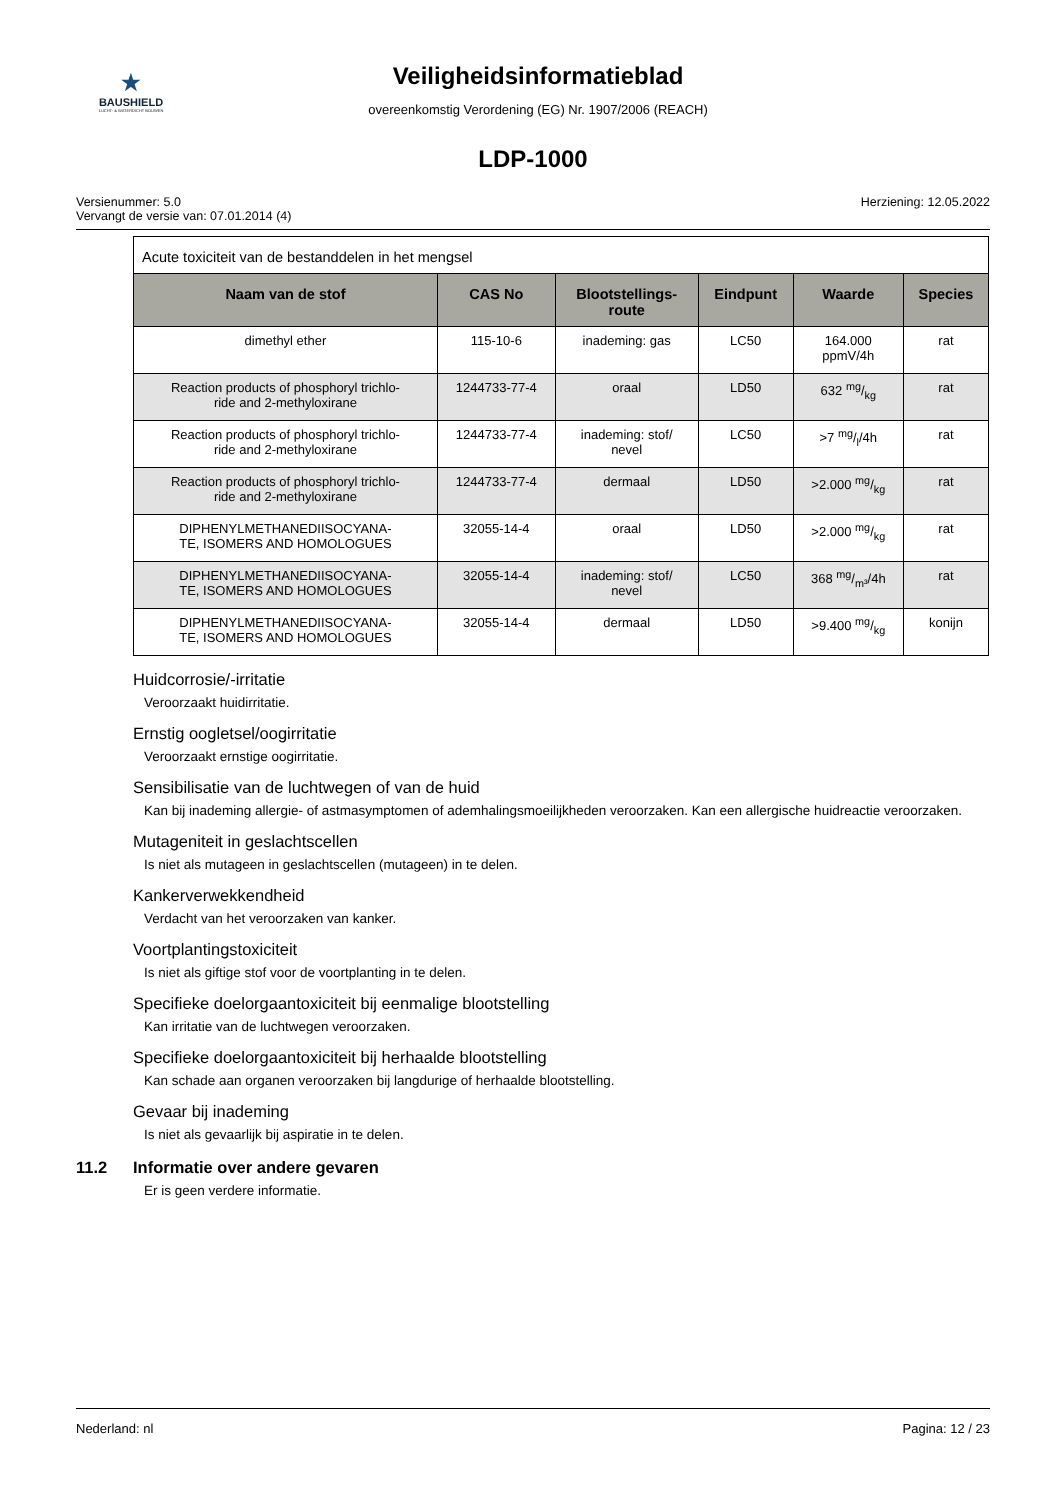★
BAUSHIELD
LUCHT- & WATERDICHT BOUWEN
Veiligheidsinformatieblad
overeenkomstig Verordening (EG) Nr. 1907/2006 (REACH)
LDP-1000
Versienummer: 5.0
Vervangt de versie van: 07.01.2014 (4)
Herziening: 12.05.2022
| Acute toxiciteit van de bestanddelen in het mengsel | | | | | |
| Naam van de stof | CAS No | Blootstellings- route | Eindpunt | Waarde | Species |
| dimethyl ether | 115-10-6 | inademing: gas | LC50 | 164.000 ppmV/4h | rat |
| Reaction products of phosphoryl trichlo- ride and 2-methyloxirane | 1244733-77-4 | oraal | LD50 | 632 mg/kg | rat |
| Reaction products of phosphoryl trichlo- ride and 2-methyloxirane | 1244733-77-4 | inademing: stof/ nevel | LC50 | >7 mg/l/4h | rat |
| Reaction products of phosphoryl trichlo- ride and 2-methyloxirane | 1244733-77-4 | dermaal | LD50 | >2.000 mg/kg | rat |
| DIPHENYLMETHANEDIISOCYANA- TE, ISOMERS AND HOMOLOGUES | 32055-14-4 | oraal | LD50 | >2.000 mg/kg | rat |
| DIPHENYLMETHANEDIISOCYANA- TE, ISOMERS AND HOMOLOGUES | 32055-14-4 | inademing: stof/ nevel | LC50 | 368 mg/m³/4h | rat |
| DIPHENYLMETHANEDIISOCYANA- TE, ISOMERS AND HOMOLOGUES | 32055-14-4 | dermaal | LD50 | >9.400 mg/kg | konijn |
Huidcorrosie/-irritatie
Veroorzaakt huidirritatie.
Ernstig oogletsel/oogirritatie
Veroorzaakt ernstige oogirritatie.
Sensibilisatie van de luchtwegen of van de huid
Kan bij inademing allergie- of astmasymptomen of ademhalingsmoeilijkheden veroorzaken. Kan een allergische huidreactie veroorzaken.
Mutageniteit in geslachtscellen
Is niet als mutageen in geslachtscellen (mutageen) in te delen.
Kankerverwekkendheid
Verdacht van het veroorzaken van kanker.
Voortplantingstoxiciteit
Is niet als giftige stof voor de voortplanting in te delen.
Specifieke doelorgaantoxiciteit bij eenmalige blootstelling
Kan irritatie van de luchtwegen veroorzaken.
Specifieke doelorgaantoxiciteit bij herhaalde blootstelling
Kan schade aan organen veroorzaken bij langdurige of herhaalde blootstelling.
Gevaar bij inademing
Is niet als gevaarlijk bij aspiratie in te delen.
11.2 Informatie over andere gevaren
Er is geen verdere informatie.
Nederland: nl Pagina: 12 / 23